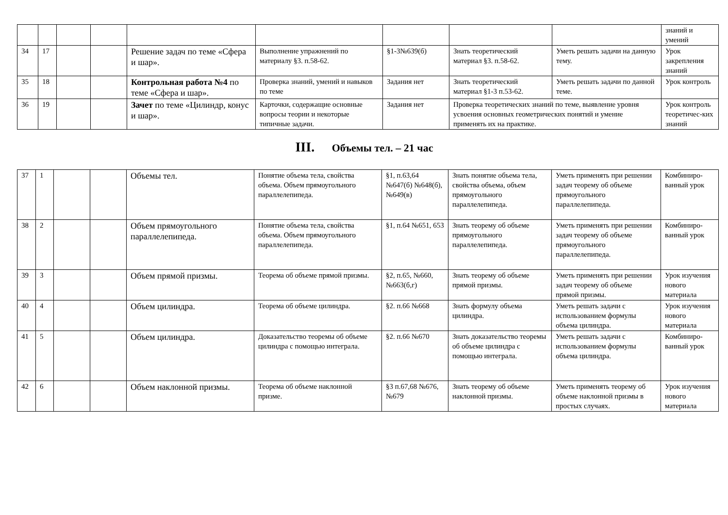| | | | | | | | | | знаний и умений |
| 34 | 17 | | | Решение задач по теме «Сфера и шар». | Выполнение упражнений по материалу §3. п.58-62. | §1-3№639(б) | Знать теоретический материал §3. п.58-62. | Уметь решать задачи на данную тему. | Урок закрепления знаний |
| 35 | 18 | | | Контрольная работа №4 по теме «Сфера и шар». | Проверка знаний, умений и навыков по теме | Задания нет | Знать теоретический материал §1-3 п.53-62. | Уметь решать задачи по данной теме. | Урок контроль |
| 36 | 19 | | | Зачет по теме «Цилиндр, конус и шар». | Карточки, содержащие основные вопросы теории и некоторые типичные задачи. | Задания нет | Проверка теоретических знаний по теме, выявление уровня усвоения основных геометрических понятий и умение применять их на практике. | | Урок контроль теоретичес-ких знаний |
III. Объемы тел. – 21 час
| 37 | 1 | | | Объемы тел. | Понятие объема тела, свойства объема. Объем прямоугольного параллелепипеда. | §1, п.63,64 №647(б) №648(б), №649(в) | Знать понятие объема тела, свойства объема, объем прямоугольного параллелепипеда. | Уметь применять при решении задач теорему об объеме прямоугольного параллелепипеда. | Комбиниро-ванный урок |
| 38 | 2 | | | Объем прямоугольного параллелепипеда. | Понятие объема тела, свойства объема. Объем прямоугольного параллелепипеда. | §1, п.64 №651, 653 | Знать теорему об объеме прямоугольного параллелепипеда. | Уметь применять при решении задач теорему об объеме прямоугольного параллелепипеда. | Комбиниро-ванный урок |
| 39 | 3 | | | Объем прямой призмы. | Теорема об объеме прямой призмы. | §2, п.65, №660, №663(б,г) | Знать теорему об объеме прямой призмы. | Уметь применять при решении задач теорему об объеме прямой призмы. | Урок изучения нового материала |
| 40 | 4 | | | Объем цилиндра. | Теорема об объеме цилиндра. | §2. п.66 №668 | Знать формулу объема цилиндра. | Уметь решать задачи с использованием формулы объема цилиндра. | Урок изучения нового материала |
| 41 | 5 | | | Объем цилиндра. | Доказательство теоремы об объеме цилиндра с помощью интеграла. | §2. п.66 №670 | Знать доказательство теоремы об объеме цилиндра с помощью интеграла. | Уметь решать задачи с использованием формулы объема цилиндра. | Комбиниро-ванный урок |
| 42 | 6 | | | Объем наклонной призмы. | Теорема об объеме наклонной призме. | §3 п.67,68 №676, №679 | Знать теорему об объеме наклонной призмы. | Уметь применять теорему об объеме наклонной призмы в простых случаях. | Урок изучения нового материала |